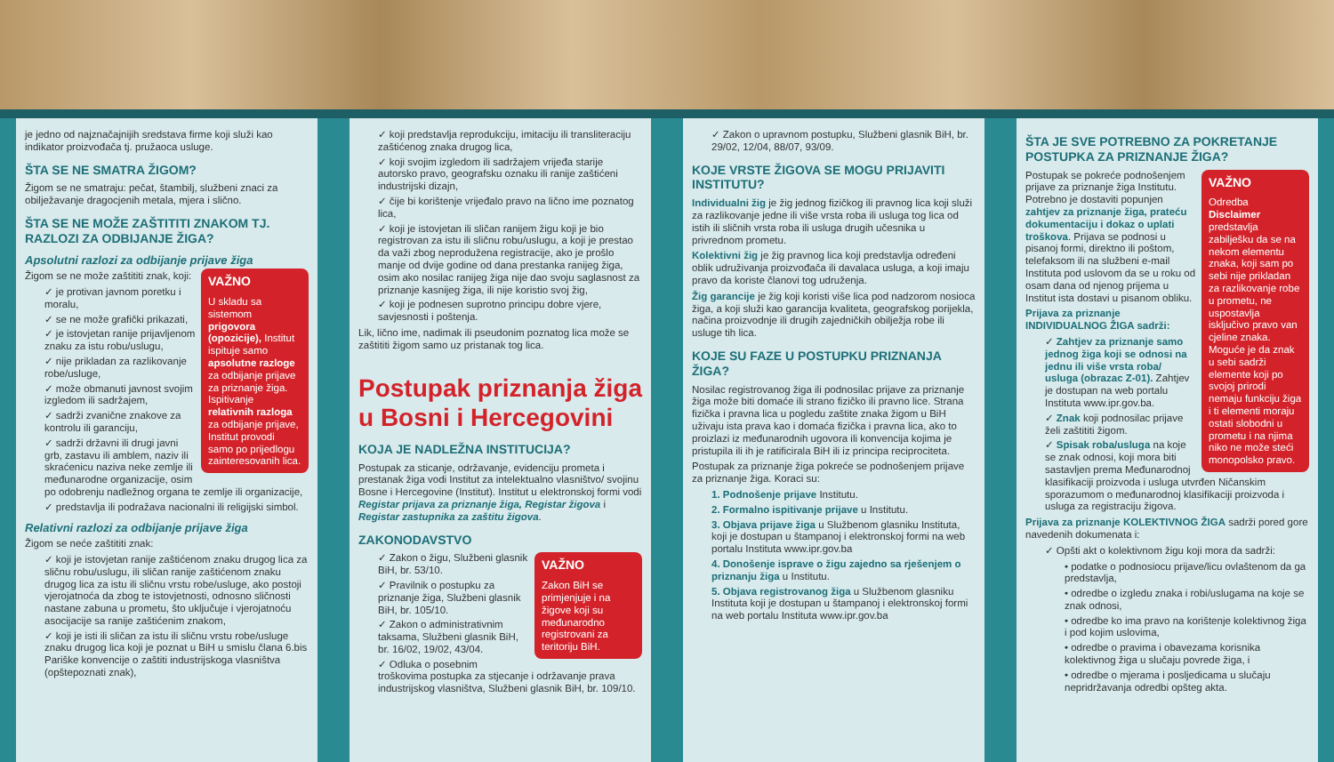je jedno od najznačajnijih sredstava firme koji služi kao indikator proizvođača tj. pružaoca usluge.
ŠTA SE NE SMATRA ŽIGOM?
Žigom se ne smatraju: pečat, štambilj, službeni znaci za obilježavanje dragocjenih metala, mjera i slično.
ŠTA SE NE MOŽE ZAŠTITITI ZNAKOM TJ. RAZLOZI ZA ODBIJANJE ŽIGA?
Apsolutni razlozi za odbijanje prijave žiga
VAŽNO
U skladu sa sistemom prigovora (opozicije), Institut ispituje samo apsolutne razloge za odbijanje prijave za priznanje žiga. Ispitivanje relativnih razloga za odbijanje prijave, Institut provodi samo po prijedlogu zainteresovanih lica.
Žigom se ne može zaštititi znak, koji:
✓ je protivan javnom poretku i moralu,
✓ se ne može grafički prikazati,
✓ je istovjetan ranije prijavljenom znaku za istu robu/uslugu,
✓ nije prikladan za razlikovanje robe/usluge,
✓ može obmanuti javnost svojim izgledom ili sadržajem,
✓ sadrži zvanične znakove za kontrolu ili garanciju,
✓ sadrži državni ili drugi javni grb, zastavu ili amblem, naziv ili skraćenicu naziva neke zemlje ili međunarodne organizacije, osim po odobrenju nadležnog organa te zemlje ili organizacije,
✓ predstavlja ili podražava nacionalni ili religijski simbol.
Relativni razlozi za odbijanje prijave žiga
Žigom se neće zaštititi znak:
✓ koji je istovjetan ranije zaštićenom znaku drugog lica za sličnu robu/uslugu, ili sličan ranije zaštićenom znaku drugog lica za istu ili sličnu vrstu robe/usluge, ako postoji vjerojatnoća da zbog te istovjetnosti, odnosno sličnosti nastane zabuna u prometu, što uključuje i vjerojatnoću asocijacije sa ranije zaštićenim znakom,
✓ koji je isti ili sličan za istu ili sličnu vrstu robe/usluge znaku drugog lica koji je poznat u BiH u smislu člana 6.bis Pariške konvencije o zaštiti industrijskoga vlasništva (opštepoznati znak),
✓ koji predstavlja reprodukciju, imitaciju ili transliteraciju zaštićenog znaka drugog lica,
✓ koji svojim izgledom ili sadržajem vrijeđa starije autorsko pravo, geografsku oznaku ili ranije zaštićeni industrijski dizajn,
✓ čije bi korištenje vrijeđalo pravo na lično ime poznatog lica,
✓ koji je istovjetan ili sličan ranijem žigu koji je bio registrovan za istu ili sličnu robu/uslugu, a koji je prestao da važi zbog neprodužena registracije, ako je prošlo manje od dvije godine od dana prestanka ranijeg žiga, osim ako nosilac ranijeg žiga nije dao svoju saglasnost za priznanje kasnijeg žiga, ili nije koristio svoj žig,
✓ koji je podnesen suprotno principu dobre vjere, savjesnosti i poštenja.
Lik, lično ime, nadimak ili pseudonim poznatog lica može se zaštititi žigom samo uz pristanak tog lica.
Postupak priznanja žiga u Bosni i Hercegovini
KOJA JE NADLEŽNA INSTITUCIJA?
Postupak za sticanje, održavanje, evidenciju prometa i prestanak žiga vodi Institut za intelektualno vlasništvo/ svojinu Bosne i Hercegovine (Institut). Institut u elektronskoj formi vodi Registar prijava za priznanje žiga, Registar žigova i Registar zastupnika za zaštitu žigova.
ZAKONODAVSTVO
VAŽNO
Zakon BiH se primjenjuje i na žigove koji su međunarodno registrovani za teritoriju BiH.
✓ Zakon o žigu, Službeni glasnik BiH, br. 53/10.
✓ Pravilnik o postupku za priznanje žiga, Službeni glasnik BiH, br. 105/10.
✓ Zakon o administrativnim taksama, Službeni glasnik BiH, br. 16/02, 19/02, 43/04.
✓ Odluka o posebnim troškovima postupka za stjecanje i održavanje prava industrijskog vlasništva, Službeni glasnik BiH, br. 109/10.
✓ Zakon o upravnom postupku, Službeni glasnik BiH, br. 29/02, 12/04, 88/07, 93/09.
KOJE VRSTE ŽIGOVA SE MOGU PRIJAVITI INSTITUTU?
Individualni žig je žig jednog fizičkog ili pravnog lica koji služi za razlikovanje jedne ili više vrsta roba ili usluga tog lica od istih ili sličnih vrsta roba ili usluga drugih učesnika u privrednom prometu.
Kolektivni žig je žig pravnog lica koji predstavlja određeni oblik udruživanja proizvođača ili davalaca usluga, a koji imaju pravo da koriste članovi tog udruženja.
Žig garancije je žig koji koristi više lica pod nadzorom nosioca žiga, a koji služi kao garancija kvaliteta, geografskog porijekla, načina proizvodnje ili drugih zajedničkih obilježja robe ili usluge tih lica.
KOJE SU FAZE U POSTUPKU PRIZNANJA ŽIGA?
Nosilac registrovanog žiga ili podnosilac prijave za priznanje žiga može biti domaće ili strano fizičko ili pravno lice. Strana fizička i pravna lica u pogledu zaštite znaka žigom u BiH uživaju ista prava kao i domaća fizička i pravna lica, ako to proizlazi iz međunarodnih ugovora ili konvencija kojima je pristupila ili ih je ratificirala BiH ili iz principa reciprociteta.
Postupak za priznanje žiga pokreće se podnošenjem prijave za priznanje žiga. Koraci su:
1. Podnošenje prijave Institutu.
2. Formalno ispitivanje prijave u Institutu.
3. Objava prijave žiga u Službenom glasniku Instituta, koji je dostupan u štampanoj i elektronskoj formi na web portalu Instituta www.ipr.gov.ba
4. Donošenje isprave o žigu zajedno sa rješenjem o priznanju žiga u Institutu.
5. Objava registrovanog žiga u Službenom glasniku Instituta koji je dostupan u štampanoj i elektronskoj formi na web portalu Instituta www.ipr.gov.ba
ŠTA JE SVE POTREBNO ZA POKRETANJE POSTUPKA ZA PRIZNANJE ŽIGA?
VAŽNO
Odredba Disclaimer predstavlja zabilješku da se na nekom elementu znaka, koji sam po sebi nije prikladan za razlikovanje robe u prometu, ne uspostavlja isključivo pravo van cjeline znaka. Moguće je da znak u sebi sadrži elemente koji po svojoj prirodi nemaju funkciju žiga i ti elementi moraju ostati slobodni u prometu i na njima niko ne može steći monopolsko pravo.
Postupak se pokreće podnošenjem prijave za priznanje žiga Institutu. Potrebno je dostaviti popunjen zahtjev za priznanje žiga, prateću dokumentaciju i dokaz o uplati troškova. Prijava se podnosi u pisanoj formi, direktno ili poštom, telefaksom ili na službeni e-mail Instituta pod uslovom da se u roku od osam dana od njenog prijema u Institut ista dostavi u pisanom obliku.
Prijava za priznanje INDIVIDUALNOG ŽIGA sadrži:
✓ Zahtjev za priznanje samo jednog žiga koji se odnosi na jednu ili više vrsta roba/ usluga (obrazac Z-01). Zahtjev je dostupan na web portalu Instituta www.ipr.gov.ba.
✓ Znak koji podnosilac prijave želi zaštititi žigom.
✓ Spisak roba/usluga na koje se znak odnosi, koji mora biti sastavljen prema Međunarodnoj klasifikaciji proizvoda i usluga utvrđen Ničanskim sporazumom o međunarodnoj klasifikaciji proizvoda i usluga za registraciju žigova.
Prijava za priznanje KOLEKTIVNOG ŽIGA sadrži pored gore navedenih dokumenata i:
✓ Opšti akt o kolektivnom žigu koji mora da sadrži:
• podatke o podnosiocu prijave/licu ovlaštenom da ga predstavlja,
• odredbe o izgledu znaka i robi/uslugama na koje se znak odnosi,
• odredbe ko ima pravo na korištenje kolektivnog žiga i pod kojim uslovima,
• odredbe o pravima i obavezama korisnika kolektivnog žiga u slučaju povrede žiga, i
• odredbe o mjerama i posljedicama u slučaju nepridržavanja odredbi opšteg akta.